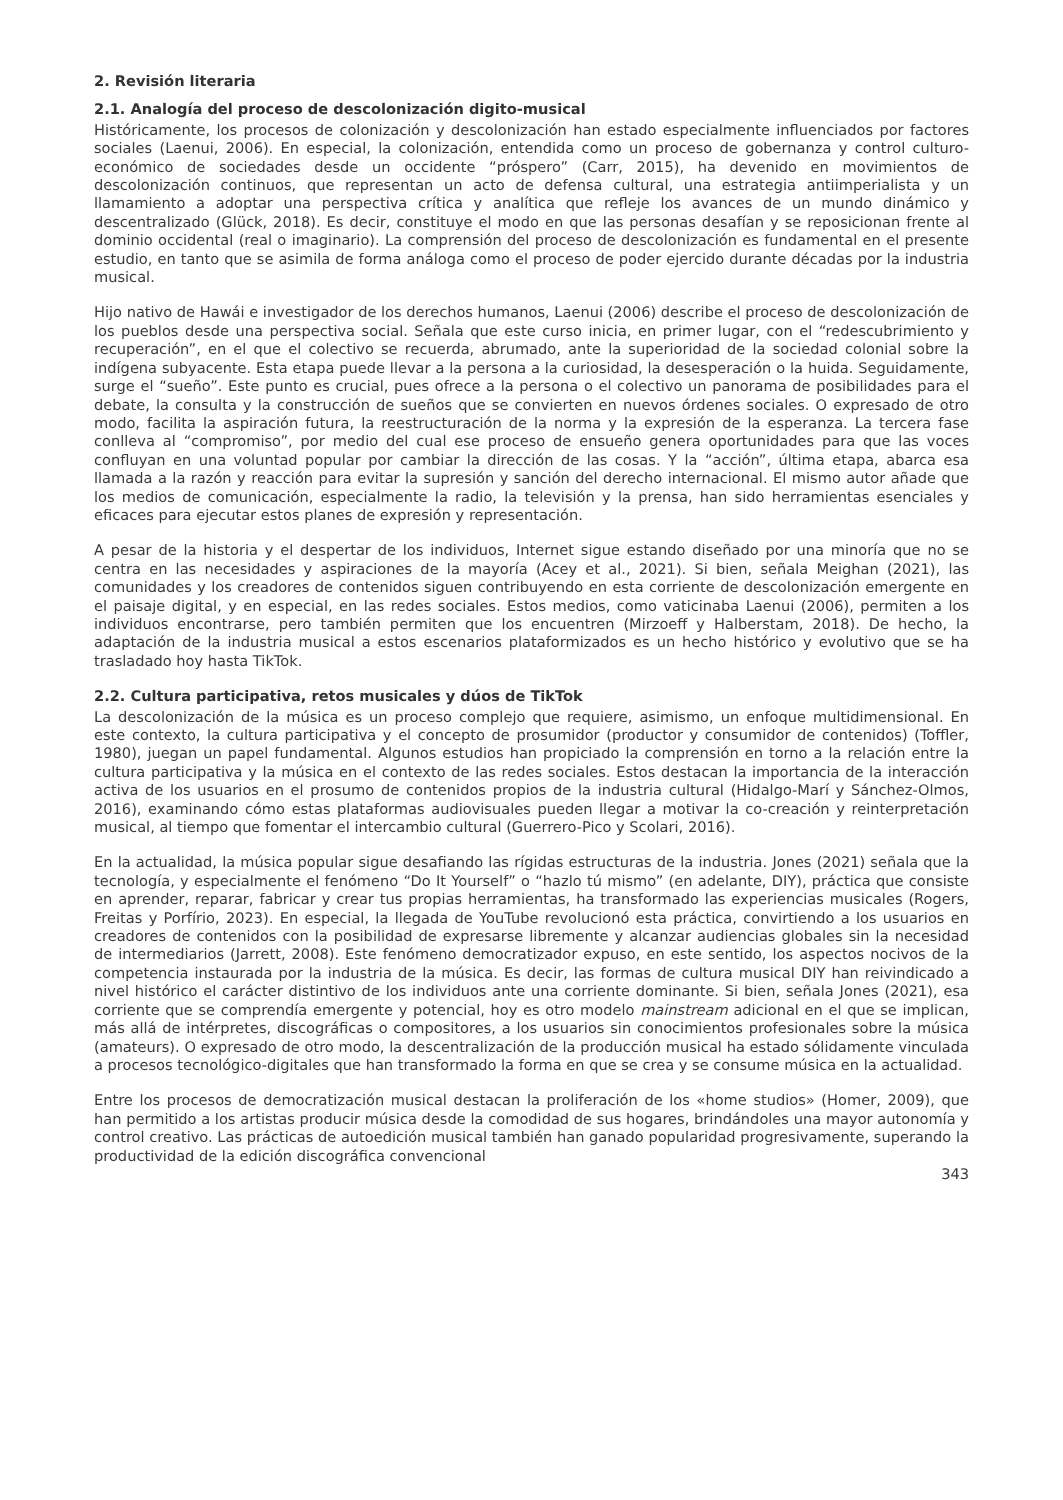2. Revisión literaria
2.1. Analogía del proceso de descolonización digito-musical
Históricamente, los procesos de colonización y descolonización han estado especialmente influenciados por factores sociales (Laenui, 2006). En especial, la colonización, entendida como un proceso de gobernanza y control culturo-económico de sociedades desde un occidente “próspero” (Carr, 2015), ha devenido en movimientos de descolonización continuos, que representan un acto de defensa cultural, una estrategia antiimperialista y un llamamiento a adoptar una perspectiva crítica y analítica que refleje los avances de un mundo dinámico y descentralizado (Glück, 2018). Es decir, constituye el modo en que las personas desafían y se reposicionan frente al dominio occidental (real o imaginario). La comprensión del proceso de descolonización es fundamental en el presente estudio, en tanto que se asimila de forma análoga como el proceso de poder ejercido durante décadas por la industria musical.
Hijo nativo de Hawái e investigador de los derechos humanos, Laenui (2006) describe el proceso de descolonización de los pueblos desde una perspectiva social. Señala que este curso inicia, en primer lugar, con el “redescubrimiento y recuperación”, en el que el colectivo se recuerda, abrumado, ante la superioridad de la sociedad colonial sobre la indígena subyacente. Esta etapa puede llevar a la persona a la curiosidad, la desesperación o la huida. Seguidamente, surge el “sueño”. Este punto es crucial, pues ofrece a la persona o el colectivo un panorama de posibilidades para el debate, la consulta y la construcción de sueños que se convierten en nuevos órdenes sociales. O expresado de otro modo, facilita la aspiración futura, la reestructuración de la norma y la expresión de la esperanza. La tercera fase conlleva al “compromiso”, por medio del cual ese proceso de ensueño genera oportunidades para que las voces confluyan en una voluntad popular por cambiar la dirección de las cosas. Y la “acción”, última etapa, abarca esa llamada a la razón y reacción para evitar la supresión y sanción del derecho internacional. El mismo autor añade que los medios de comunicación, especialmente la radio, la televisión y la prensa, han sido herramientas esenciales y eficaces para ejecutar estos planes de expresión y representación.
A pesar de la historia y el despertar de los individuos, Internet sigue estando diseñado por una minoría que no se centra en las necesidades y aspiraciones de la mayoría (Acey et al., 2021). Si bien, señala Meighan (2021), las comunidades y los creadores de contenidos siguen contribuyendo en esta corriente de descolonización emergente en el paisaje digital, y en especial, en las redes sociales. Estos medios, como vaticinaba Laenui (2006), permiten a los individuos encontrarse, pero también permiten que los encuentren (Mirzoeff y Halberstam, 2018). De hecho, la adaptación de la industria musical a estos escenarios plataformizados es un hecho histórico y evolutivo que se ha trasladado hoy hasta TikTok.
2.2. Cultura participativa, retos musicales y dúos de TikTok
La descolonización de la música es un proceso complejo que requiere, asimismo, un enfoque multidimensional. En este contexto, la cultura participativa y el concepto de prosumidor (productor y consumidor de contenidos) (Toffler, 1980), juegan un papel fundamental. Algunos estudios han propiciado la comprensión en torno a la relación entre la cultura participativa y la música en el contexto de las redes sociales. Estos destacan la importancia de la interacción activa de los usuarios en el prosumo de contenidos propios de la industria cultural (Hidalgo-Marí y Sánchez-Olmos, 2016), examinando cómo estas plataformas audiovisuales pueden llegar a motivar la co-creación y reinterpretación musical, al tiempo que fomentar el intercambio cultural (Guerrero-Pico y Scolari, 2016).
En la actualidad, la música popular sigue desafiando las rígidas estructuras de la industria. Jones (2021) señala que la tecnología, y especialmente el fenómeno “Do It Yourself” o “hazlo tú mismo” (en adelante, DIY), práctica que consiste en aprender, reparar, fabricar y crear tus propias herramientas, ha transformado las experiencias musicales (Rogers, Freitas y Porfírio, 2023). En especial, la llegada de YouTube revolucionó esta práctica, convirtiendo a los usuarios en creadores de contenidos con la posibilidad de expresarse libremente y alcanzar audiencias globales sin la necesidad de intermediarios (Jarrett, 2008). Este fenómeno democratizador expuso, en este sentido, los aspectos nocivos de la competencia instaurada por la industria de la música. Es decir, las formas de cultura musical DIY han reivindicado a nivel histórico el carácter distintivo de los individuos ante una corriente dominante. Si bien, señala Jones (2021), esa corriente que se comprendía emergente y potencial, hoy es otro modelo mainstream adicional en el que se implican, más allá de intérpretes, discográficas o compositores, a los usuarios sin conocimientos profesionales sobre la música (amateurs). O expresado de otro modo, la descentralización de la producción musical ha estado sólidamente vinculada a procesos tecnológico-digitales que han transformado la forma en que se crea y se consume música en la actualidad.
Entre los procesos de democratización musical destacan la proliferación de los «home studios» (Homer, 2009), que han permitido a los artistas producir música desde la comodidad de sus hogares, brindándoles una mayor autonomía y control creativo. Las prácticas de autoedición musical también han ganado popularidad progresivamente, superando la productividad de la edición discográfica convencional
343